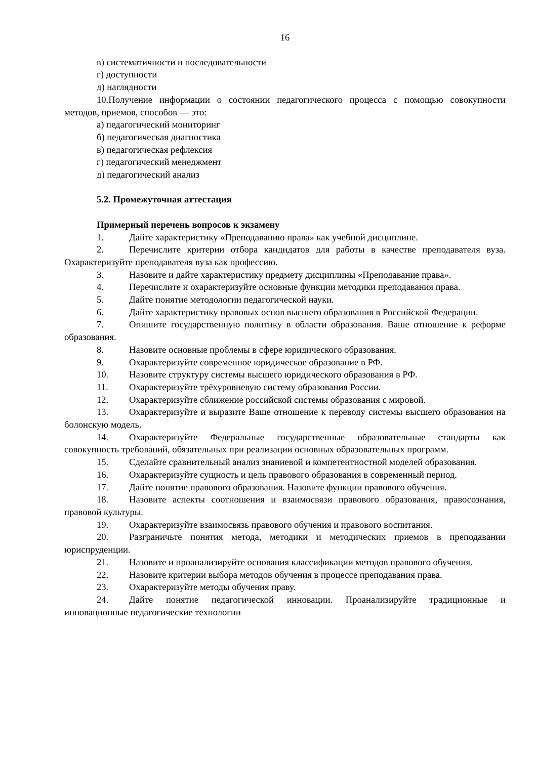16
в) систематичности и последовательности
г) доступности
д) наглядности
10.Получение информации о состоянии педагогического процесса с помощью совокупности методов, приемов, способов — это:
а) педагогический мониторинг
б) педагогическая диагностика
в) педагогическая рефлексия
г) педагогический менеджмент
д) педагогический анализ
5.2. Промежуточная аттестация
Примерный перечень вопросов к экзамену
1. Дайте характеристику «Преподаванию права» как учебной дисциплине.
2. Перечислите критерии отбора кандидатов для работы в качестве преподавателя вуза. Охарактеризуйте преподавателя вуза как профессию.
3. Назовите и дайте характеристику предмету дисциплины «Преподавание права».
4. Перечислите и охарактеризуйте основные функции методики преподавания права.
5. Дайте понятие методологии педагогической науки.
6. Дайте характеристику правовых основ высшего образования в Российской Федерации.
7. Опишите государственную политику в области образования. Ваше отношение к реформе образования.
8. Назовите основные проблемы в сфере юридического образования.
9. Охарактеризуйте современное юридическое образование в РФ.
10. Назовите структуру системы высшего юридического образования в РФ.
11. Охарактеризуйте трёхуровневую систему образования России.
12. Охарактеризуйте сближение российской системы образования с мировой.
13. Охарактеризуйте и выразите Ваше отношение к переводу системы высшего образования на болонскую модель.
14. Охарактеризуйте Федеральные государственные образовательные стандарты как совокупность требований, обязательных при реализации основных образовательных программ.
15. Сделайте сравнительный анализ знаниевой и компетентностной моделей образования.
16. Охарактеризуйте сущность и цель правового образования в современный период.
17. Дайте понятие правового образования. Назовите функции правового обучения.
18. Назовите аспекты соотношения и взаимосвязи правового образования, правосознания, правовой культуры.
19. Охарактеризуйте взаимосвязь правового обучения и правового воспитания.
20. Разграничьте понятия метода, методики и методических приемов в преподавании юриспруденции.
21. Назовите и проанализируйте основания классификации методов правового обучения.
22. Назовите критерии выбора методов обучения в процессе преподавания права.
23. Охарактеризуйте методы обучения праву.
24. Дайте понятие педагогической инновации. Проанализируйте традиционные и инновационные педагогические технологии